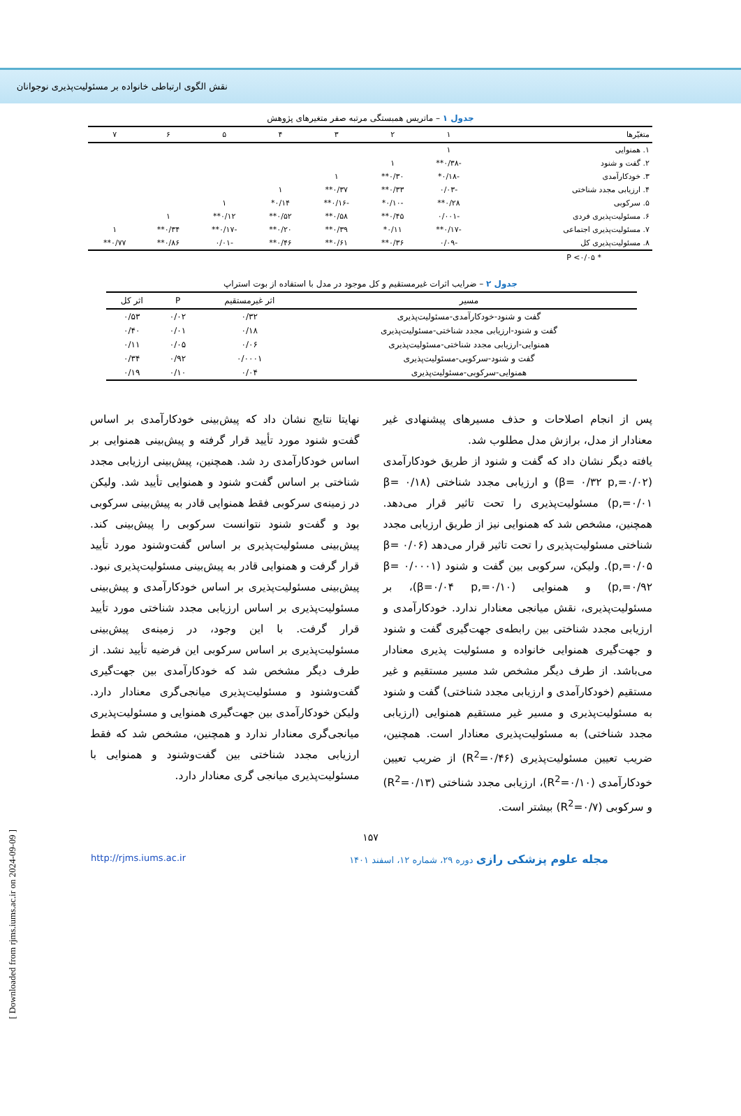نقش الگوی ارتباطی خانواده بر مسئولیت‌پذیری نوجوانان
جدول ۱ – ماتریس همبستگی مرتبه صفر متغیرهای پژوهش
| متغیّرها | ۱ | ۲ | ۳ | ۴ | ۵ | ۶ | ۷ |
| --- | --- | --- | --- | --- | --- | --- | --- |
| ۱. همنوایی | ۱ | | | | | | |
| ۲. گفت و شنود | -۰/۳۸** | ۱ | | | | | |
| ۳. خودکارآمدی | -۰/۱۸* | ۰/۳۰** | ۱ | | | | |
| ۴. ارزیابی مجدد شناختی | -۰/۰۳ | ۰/۳۳** | ۰/۳۷** | ۱ | | | |
| ۵. سرکوبی | ۰/۲۸** | -۰/۱۰* | -۰/۱۶** | ۰/۱۴* | ۱ | | |
| ۶. مسئولیت‌پذیری فردی | -۰/۰۰۱ | ۰/۴۵** | ۰/۵۸** | ۰/۵۲** | ۰/۱۲** | ۱ | |
| ۷. مسئولیت‌پذیری اجتماعی | -۰/۱۷** | ۰/۱۱* | ۰/۳۹** | ۰/۲۰** | -۰/۱۷** | ۰/۳۴** | ۱ |
| ۸. مسئولیت‌پذیری کل | -۰/۰۹ | ۰/۳۶** | ۰/۶۱** | ۰/۴۶** | -۰/۰۱ | ۰/۸۶** | ۰/۷۷** |
* P <۰/۰۵
جدول ۲ – ضرایب اثرات غیرمستقیم و کل موجود در مدل با استفاده از بوت استراپ
| مسیر | اثر غیرمستقیم | P | اثر کل |
| --- | --- | --- | --- |
| گفت و شنود-خودکارآمدی-مسئولیت‌پذیری | ۰/۳۲ | ۰/۰۲ | ۰/۵۳ |
| گفت و شنود-ارزیابی مجدد شناختی-مسئولیت‌پذیری | ۰/۱۸ | ۰/۰۱ | ۰/۴۰ |
| همنوایی-ارزیابی مجدد شناختی-مسئولیت‌پذیری | ۰/۰۶ | ۰/۰۵ | ۰/۱۱ |
| گفت و شنود-سرکوبی-مسئولیت‌پذیری | ۰/۰۰۰۱ | ۰/۹۲ | ۰/۳۴ |
| همنوایی-سرکوبی-مسئولیت‌پذیری | ۰/۰۴ | ۰/۱۰ | ۰/۱۹ |
پس از انجام اصلاحات و حذف مسیرهای پیشنهادی غیر معنادار از مدل، برازش مدل مطلوب شد.
یافته دیگر نشان داد که گفت و شنود از طریق خودکارآمدی (β= ۰/۳۲ p,=۰/۰۲) و ارزیابی مجدد شناختی (β= ۰/۱۸ p,=۰/۰۱) مسئولیت‌پذیری را تحت تاثیر قرار می‌دهد. همچنین، مشخص شد که همنوایی نیز از طریق ارزیابی مجدد شناختی مسئولیت‌پذیری را تحت تاثیر قرار می‌دهد (β= ۰/۰۶ p,=۰/۰۵). ولیکن، سرکوبی بین گفت و شنود (β= ۰/۰۰۰۱ p,=۰/۹۲) و همنوایی (β=۰/۰۴ p,=۰/۱۰)، بر مسئولیت‌پذیری، نقش میانجی معنادار ندارد. خودکارآمدی و ارزیابی مجدد شناختی بین رابطه‌ی جهت‌گیری گفت و شنود و جهت‌گیری همنوایی خانواده و مسئولیت پذیری معنادار می‌باشد. از طرف دیگر مشخص شد مسیر مستقیم و غیر مستقیم (خودکارآمدی و ارزیابی مجدد شناختی) گفت و شنود به مسئولیت‌پذیری و مسیر غیر مستقیم همنوایی (ارزیابی مجدد شناختی) به مسئولیت‌پذیری معنادار است. همچنین، ضریب تعیین مسئولیت‌پذیری (R<sup>2</sup>=۰/۴۶) از ضریب تعیین خودکارآمدی (R<sup>2</sup>=۰/۱۰)، ارزیابی مجدد شناختی (R<sup>2</sup>=۰/۱۳) و سرکوبی (R<sup>2</sup>=۰/۷) بیشتر است.
نهایتا نتایج نشان داد که پیش‌بینی خودکارآمدی بر اساس گفت‌و شنود مورد تأیید قرار گرفته و پیش‌بینی همنوایی بر اساس خودکارآمدی رد شد. همچنین، پیش‌بینی ارزیابی مجدد شناختی بر اساس گفت‌و شنود و همنوایی تأیید شد. ولیکن در زمینه‌ی سرکوبی فقط همنوایی قادر به پیش‌بینی سرکوبی بود و گفت‌و شنود نتوانست سرکوبی را پیش‌بینی کند. پیش‌بینی مسئولیت‌پذیری بر اساس گفت‌وشنود مورد تأیید قرار گرفت و همنوایی قادر به پیش‌بینی مسئولیت‌پذیری نبود. پیش‌بینی مسئولیت‌پذیری بر اساس خودکارآمدی و پیش‌بینی مسئولیت‌پذیری بر اساس ارزیابی مجدد شناختی مورد تأیید قرار گرفت. با این وجود، در زمینه‌ی پیش‌بینی مسئولیت‌پذیری بر اساس سرکوبی این فرضیه تأیید نشد. از طرف دیگر مشخص شد که خودکارآمدی بین جهت‌گیری گفت‌وشنود و مسئولیت‌پذیری میانجی‌گری معنادار دارد. ولیکن خودکارآمدی بین جهت‌گیری همنوایی و مسئولیت‌پذیری میانجی‌گری معنادار ندارد و همچنین، مشخص شد که فقط ارزیابی مجدد شناختی بین گفت‌وشنود و همنوایی با مسئولیت‌پذیری میانجی گری معنادار دارد.
۱۵۷
http://rjms.iums.ac.ir مجله علوم پزشکی رازی دوره ۲۹، شماره ۱۲، اسفند ۱۴۰۱
[ Downloaded from rjms.iums.ac.ir on 2024-09-09 ]